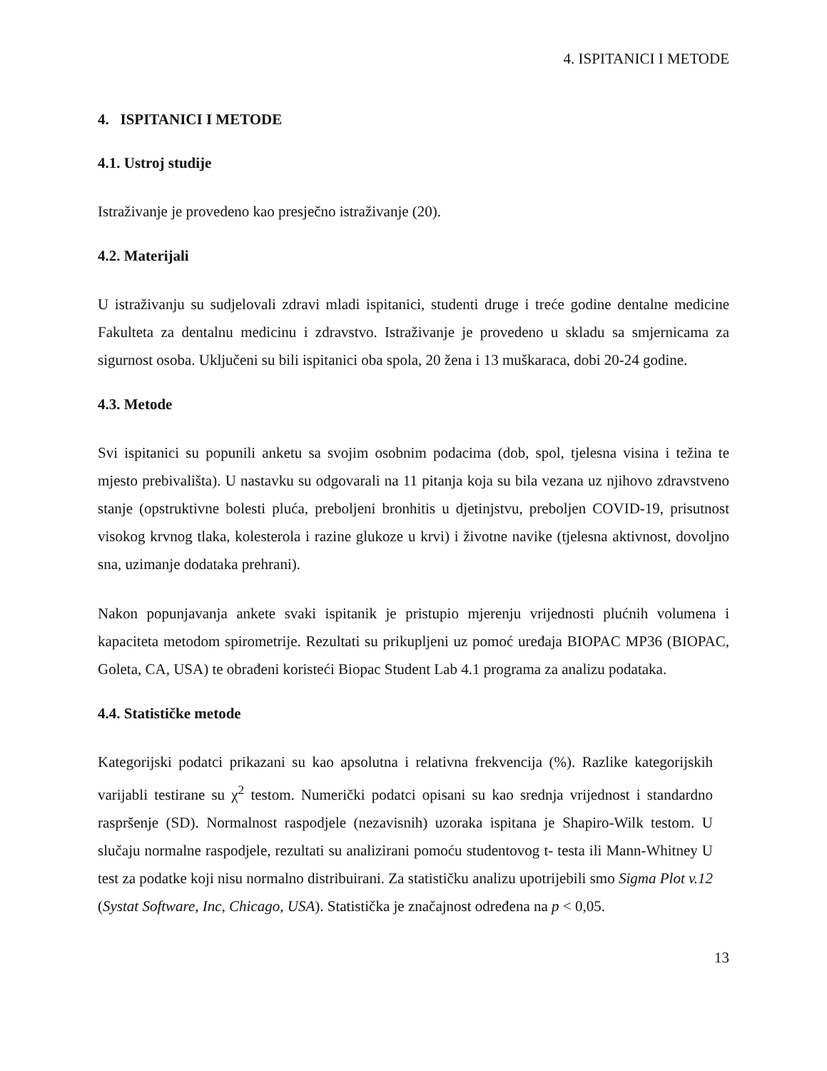4. ISPITANICI I METODE
4. ISPITANICI I METODE
4.1. Ustroj studije
Istraživanje je provedeno kao presječno istraživanje (20).
4.2. Materijali
U istraživanju su sudjelovali zdravi mladi ispitanici, studenti druge i treće godine dentalne medicine Fakulteta za dentalnu medicinu i zdravstvo. Istraživanje je provedeno u skladu sa smjernicama za sigurnost osoba. Uključeni su bili ispitanici oba spola, 20 žena i 13 muškaraca, dobi 20-24 godine.
4.3. Metode
Svi ispitanici su popunili anketu sa svojim osobnim podacima (dob, spol, tjelesna visina i težina te mjesto prebivališta). U nastavku su odgovarali na 11 pitanja koja su bila vezana uz njihovo zdravstveno stanje (opstruktivne bolesti pluća, preboljeni bronhitis u djetinjstvu, preboljen COVID-19, prisutnost visokog krvnog tlaka, kolesterola i razine glukoze u krvi) i životne navike (tjelesna aktivnost, dovoljno sna, uzimanje dodataka prehrani).
Nakon popunjavanja ankete svaki ispitanik je pristupio mjerenju vrijednosti plućnih volumena i kapaciteta metodom spirometrije. Rezultati su prikupljeni uz pomoć uređaja BIOPAC MP36 (BIOPAC, Goleta, CA, USA) te obrađeni koristeći Biopac Student Lab 4.1 programa za analizu podataka.
4.4. Statističke metode
Kategorijski podatci prikazani su kao apsolutna i relativna frekvencija (%). Razlike kategorijskih varijabli testirane su χ<sup>2</sup> testom. Numerički podatci opisani su kao srednja vrijednost i standardno raspršenje (SD). Normalnost raspodjele (nezavisnih) uzoraka ispitana je Shapiro-Wilk testom. U slučaju normalne raspodjele, rezultati su analizirani pomoću studentovog t- testa ili Mann-Whitney U test za podatke koji nisu normalno distribuirani. Za statističku analizu upotrijebili smo Sigma Plot v.12 (Systat Software, Inc, Chicago, USA). Statistička je značajnost određena na p < 0,05.
13